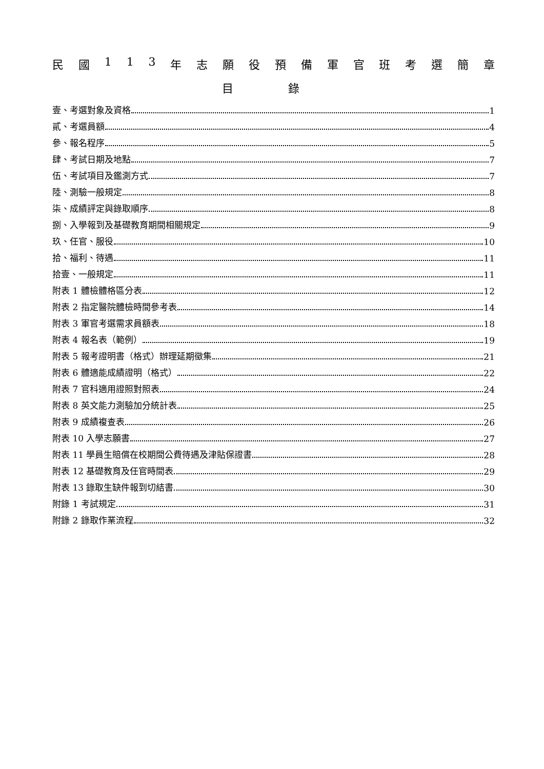民國 113 年志願役預備軍官班考選簡章
目 錄
壹、考選對象及資格 1
貳、考選員額 4
參、報名程序 5
肆、考試日期及地點 7
伍、考試項目及鑑測方式 7
陸、測驗一般規定 8
柒、成績評定與錄取順序 8
捌、入學報到及基礎教育期間相關規定 9
玖、任官、服役 10
拾、福利、待遇 11
拾壹、一般規定 11
附表 1 體檢體格區分表 12
附表 2 指定醫院體檢時間參考表 14
附表 3 軍官考選需求員額表 18
附表 4 報名表（範例） 19
附表 5 報考證明書（格式）辦理延期徵集 21
附表 6 體適能成績證明（格式） 22
附表 7 官科適用證照對照表 24
附表 8 英文能力測驗加分統計表 25
附表 9 成績複查表 26
附表 10 入學志願書 27
附表 11 學員生賠償在校期間公費待遇及津貼保證書 28
附表 12 基礎教育及任官時間表 29
附表 13 錄取生缺件報到切結書 30
附錄 1 考試規定 31
附錄 2 錄取作業流程 32